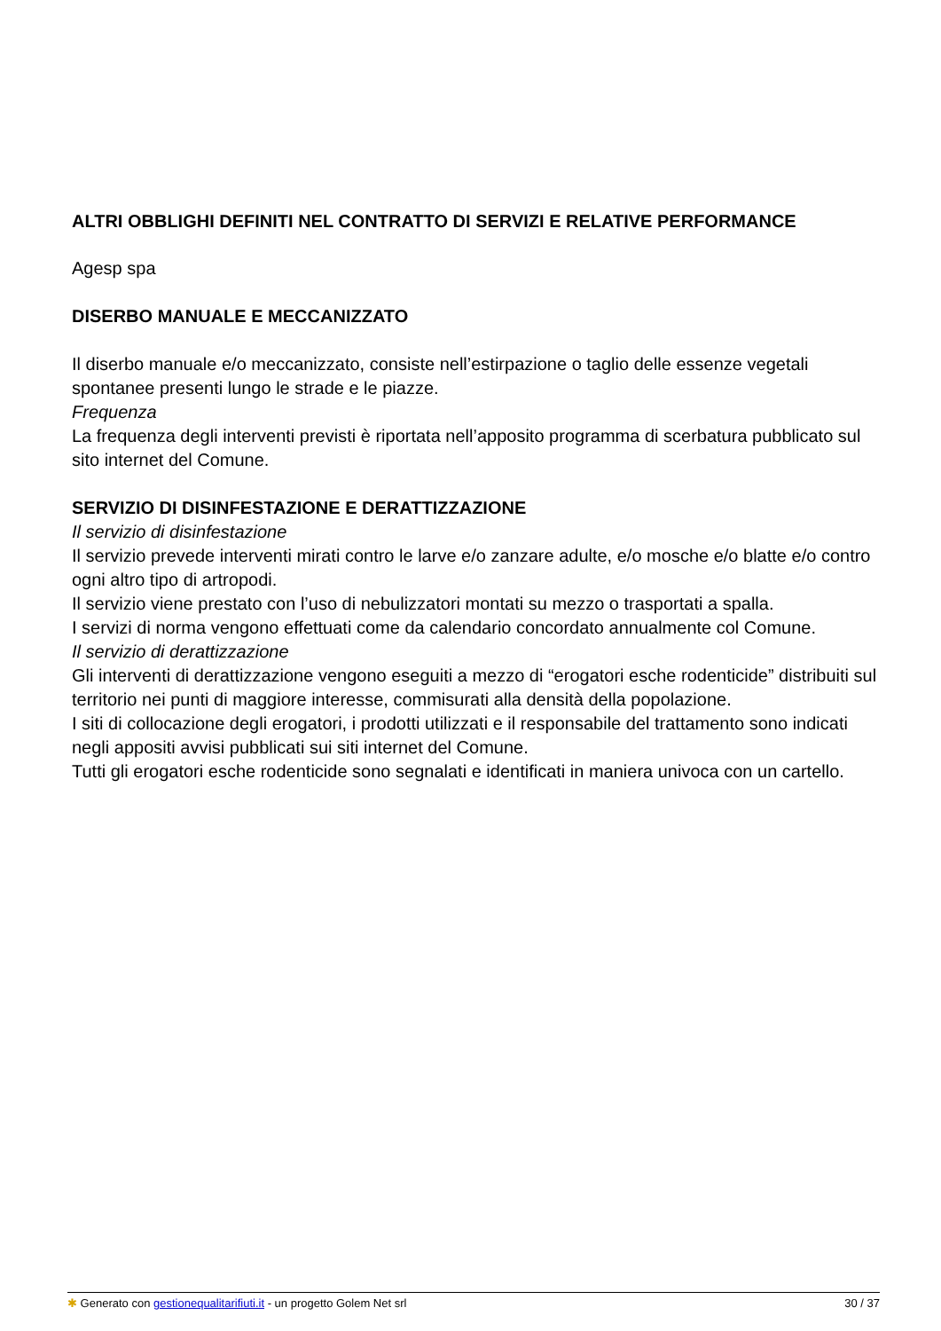ALTRI OBBLIGHI DEFINITI NEL CONTRATTO DI SERVIZI E RELATIVE PERFORMANCE
Agesp spa
DISERBO MANUALE E MECCANIZZATO
Il diserbo manuale e/o meccanizzato, consiste nell’estirpazione o taglio delle essenze vegetali spontanee presenti lungo le strade e le piazze.
Frequenza
La frequenza degli interventi previsti è riportata nell’apposito programma di scerbatura pubblicato sul sito internet del Comune.
SERVIZIO DI DISINFESTAZIONE E DERATTIZZAZIONE
Il servizio di disinfestazione
Il servizio prevede interventi mirati contro le larve e/o zanzare adulte, e/o mosche e/o blatte e/o contro ogni altro tipo di artropodi.
Il servizio viene prestato con l’uso di nebulizzatori montati su mezzo o trasportati a spalla.
I servizi di norma vengono effettuati come da calendario concordato annualmente col Comune.
Il servizio di derattizzazione
Gli interventi di derattizzazione vengono eseguiti a mezzo di “erogatori esche rodenticide” distribuiti sul territorio nei punti di maggiore interesse, commisurati alla densità della popolazione.
I siti di collocazione degli erogatori, i prodotti utilizzati e il responsabile del trattamento sono indicati negli appositi avvisi pubblicati sui siti internet del Comune.
Tutti gli erogatori esche rodenticide sono segnalati e identificati in maniera univoca con un cartello.
✱ Generato con gestionequalitarifiuti.it - un progetto Golem Net srl 30 / 37